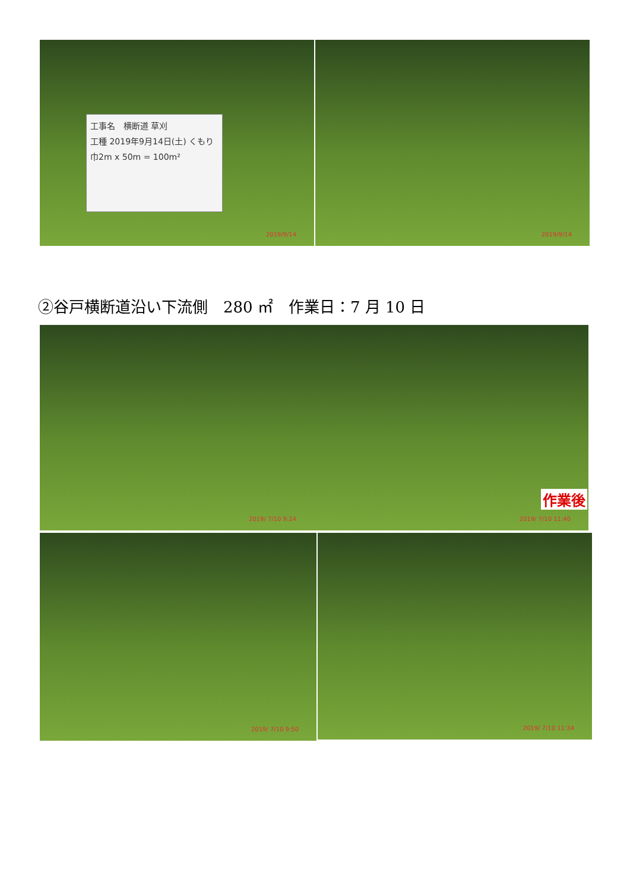工事名　横断道 草刈
工種 2019年9月14日(土) くもり
巾2m x 50m = 100m²
2019/9/14
2019/9/14
②谷戸横断道沿い下流側　280 ㎡　作業日：7 月 10 日
2019/ 7/10 9:24
作業後
2019/ 7/10 11:40
2019/ 7/10 9:50
2019/ 7/10 11:34